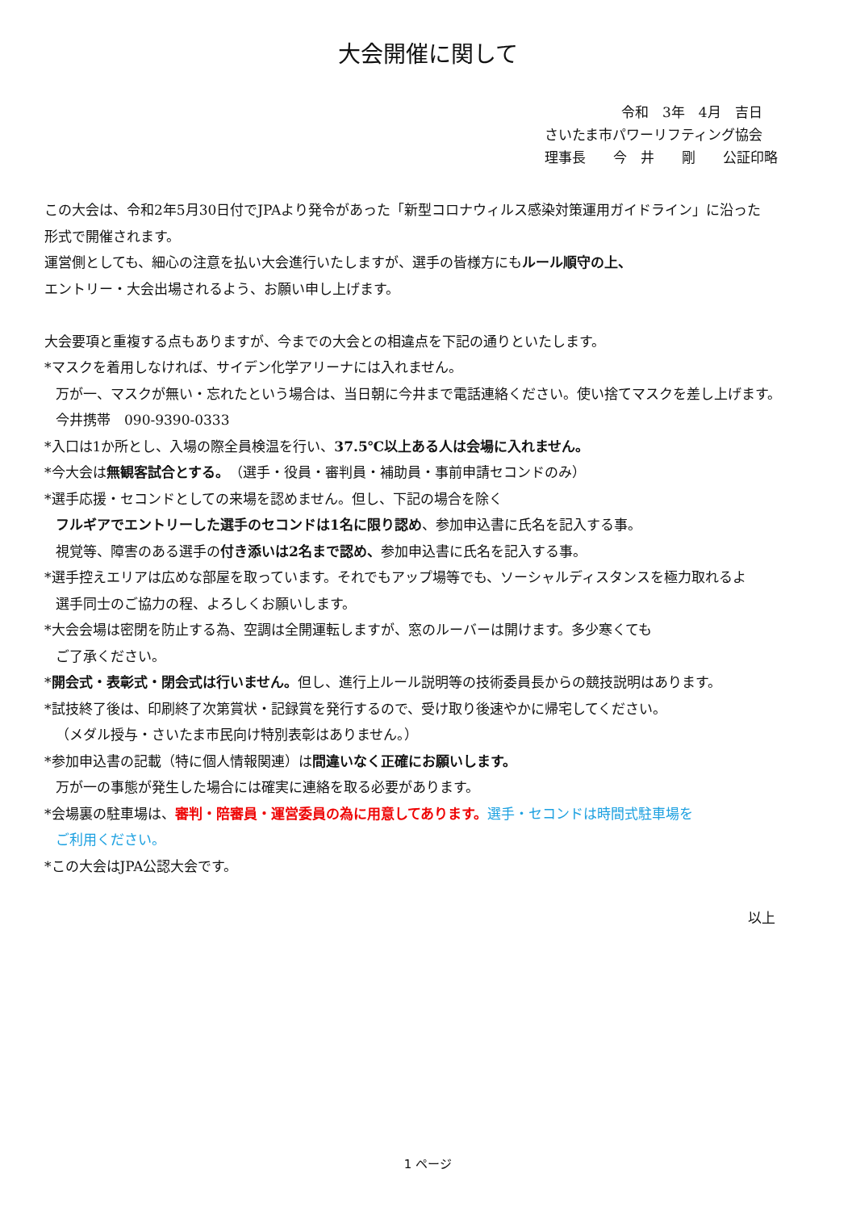大会開催に関して
令和　3年　4月　吉日
さいたま市パワーリフティング協会
理事長　　今　井　　剛　　公証印略
この大会は、令和2年5月30日付でJPAより発令があった「新型コロナウィルス感染対策運用ガイドライン」に沿った
形式で開催されます。
運営側としても、細心の注意を払い大会進行いたしますが、選手の皆様方にもルール順守の上、
エントリー・大会出場されるよう、お願い申し上げます。
大会要項と重複する点もありますが、今までの大会との相違点を下記の通りといたします。
*マスクを着用しなければ、サイデン化学アリーナには入れません。
万が一、マスクが無い・忘れたという場合は、当日朝に今井まで電話連絡ください。使い捨てマスクを差し上げます。
今井携帯　090-9390-0333
*入口は1か所とし、入場の際全員検温を行い、37.5℃以上ある人は会場に入れません。
*今大会は無観客試合とする。（選手・役員・審判員・補助員・事前申請セコンドのみ）
*選手応援・セコンドとしての来場を認めません。但し、下記の場合を除く
フルギアでエントリーした選手のセコンドは1名に限り認め、参加申込書に氏名を記入する事。
視覚等、障害のある選手の付き添いは2名まで認め、参加申込書に氏名を記入する事。
*選手控えエリアは広めな部屋を取っています。それでもアップ場等でも、ソーシャルディスタンスを極力取れるよ
選手同士のご協力の程、よろしくお願いします。
*大会会場は密閉を防止する為、空調は全開運転しますが、窓のルーバーは開けます。多少寒くても
ご了承ください。
*開会式・表彰式・閉会式は行いません。但し、進行上ルール説明等の技術委員長からの競技説明はあります。
*試技終了後は、印刷終了次第賞状・記録賞を発行するので、受け取り後速やかに帰宅してください。
（メダル授与・さいたま市民向け特別表彰はありません。）
*参加申込書の記載（特に個人情報関連）は間違いなく正確にお願いします。
万が一の事態が発生した場合には確実に連絡を取る必要があります。
*会場裏の駐車場は、審判・陪審員・運営委員の為に用意してあります。選手・セコンドは時間式駐車場を
ご利用ください。
*この大会はJPA公認大会です。
以上
1 ページ